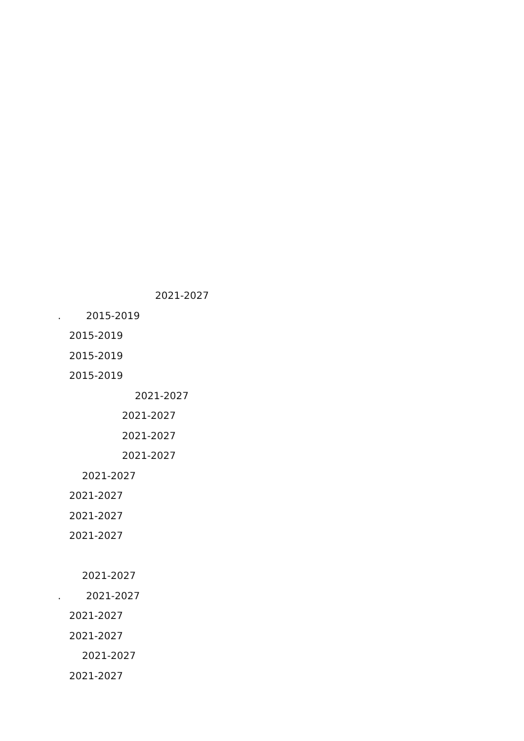2021-2027
. 2015-2019
2015-2019
2015-2019
2015-2019
2021-2027
2021-2027
2021-2027
2021-2027
2021-2027
2021-2027
2021-2027
2021-2027
2021-2027
. 2021-2027
2021-2027
2021-2027
2021-2027
2021-2027